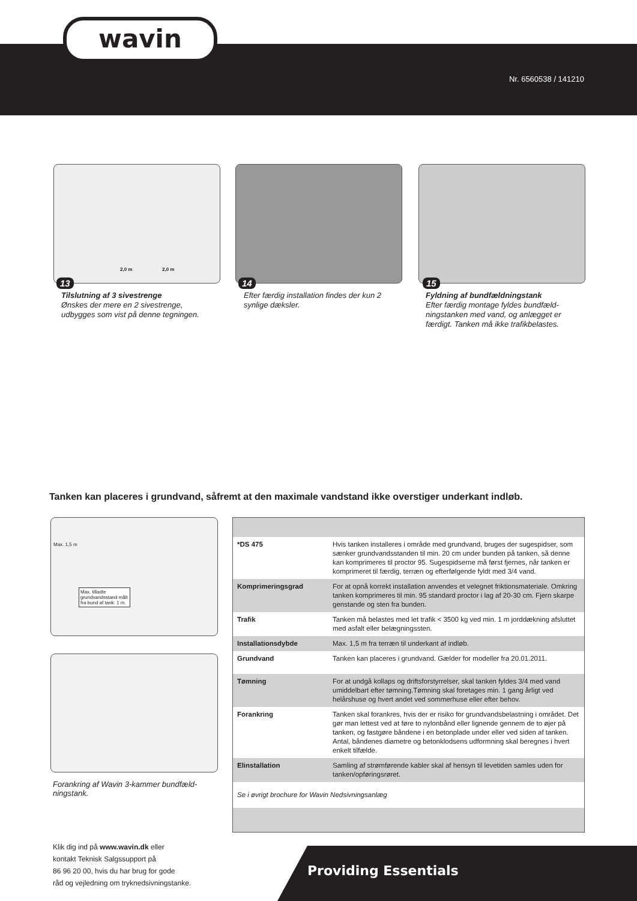wavin
Nr. 6560538 / 141210
2,0 m 2,0 m
13
Tilslutning af 3 sivestrenge
Ønskes der mere en 2 sivestrenge, udbygges som vist på denne tegningen.
14
Efter færdig installation findes der kun 2 synlige dæksler.
15
Fyldning af bundfældningstank
Efter færdig montage fyldes bundfæld-ningstanken med vand, og anlægget er færdigt. Tanken må ikke trafikbelastes.
Tanken kan placeres i grundvand, såfremt at den maximale vandstand ikke overstiger underkant indløb.
Max. 1,5 m
Max. tilladte grundvandsstand målt fra bund af tank: 1 m.
Forankring af Wavin 3-kammer bundfæld-ningstank.
| *DS 475 | Hvis tanken installeres i område med grundvand, bruges der sugespidser, som sænker grundvandsstanden til min. 20 cm under bunden på tanken, så denne kan komprimeres til proctor 95. Sugespidserne må først fjernes, når tanken er komprimeret til færdig, terræn og efterfølgende fyldt med 3/4 vand. |
| Komprimeringsgrad | For at opnå korrekt installation anvendes et velegnet friktionsmateriale. Omkring tanken komprimeres til min. 95 standard proctor i lag af 20-30 cm. Fjern skarpe genstande og sten fra bunden. |
| Trafik | Tanken må belastes med let trafik < 3500 kg ved min. 1 m jorddækning afsluttet med asfalt eller belægningssten. |
| Installationsdybde | Max. 1,5 m fra terræn til underkant af indløb. |
| Grundvand | Tanken kan placeres i grundvand. Gælder for modeller fra 20.01.2011. |
| Tømning | For at undgå kollaps og driftsforstyrrelser, skal tanken fyldes 3/4 med vand umiddelbart efter tømning.Tømning skal foretages min. 1 gang årligt ved helårshuse og hvert andet ved sommerhuse eller efter behov. |
| Forankring | Tanken skal forankres, hvis der er risiko for grundvandsbelastning i området. Det gør man lettest ved at føre to nylonbånd eller lignende gennem de to øjer på tanken, og fastgøre båndene i en betonplade under eller ved siden af tanken. Antal, båndenes diametre og betonklodsens udformning skal beregnes i hvert enkelt tilfælde. |
| Elinstallation | Samling af strømførende kabler skal af hensyn til levetiden samles uden for tanken/opføringsrøret. |
| Se i øvrigt brochure for Wavin Nedsivningsanlæg | |
Klik dig ind på www.wavin.dk eller
kontakt Teknisk Salgssupport på
86 96 20 00, hvis du har brug for gode
råd og vejledning om tryknedsivningstanke.
Providing Essentials